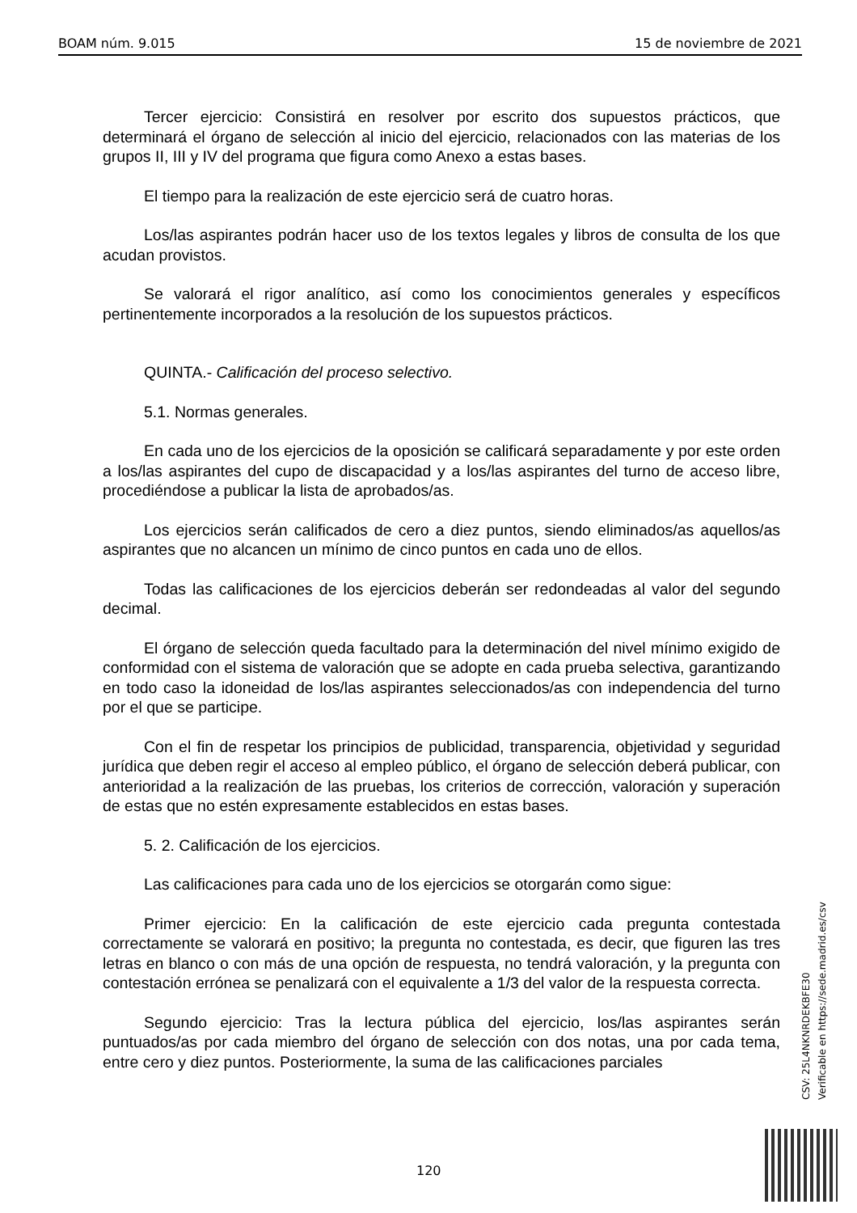BOAM núm. 9.015 15 de noviembre de 2021
Tercer ejercicio: Consistirá en resolver por escrito dos supuestos prácticos, que determinará el órgano de selección al inicio del ejercicio, relacionados con las materias de los grupos II, III y IV del programa que figura como Anexo a estas bases.
El tiempo para la realización de este ejercicio será de cuatro horas.
Los/las aspirantes podrán hacer uso de los textos legales y libros de consulta de los que acudan provistos.
Se valorará el rigor analítico, así como los conocimientos generales y específicos pertinentemente incorporados a la resolución de los supuestos prácticos.
QUINTA.- Calificación del proceso selectivo.
5.1. Normas generales.
En cada uno de los ejercicios de la oposición se calificará separadamente y por este orden a los/las aspirantes del cupo de discapacidad y a los/las aspirantes del turno de acceso libre, procediéndose a publicar la lista de aprobados/as.
Los ejercicios serán calificados de cero a diez puntos, siendo eliminados/as aquellos/as aspirantes que no alcancen un mínimo de cinco puntos en cada uno de ellos.
Todas las calificaciones de los ejercicios deberán ser redondeadas al valor del segundo decimal.
El órgano de selección queda facultado para la determinación del nivel mínimo exigido de conformidad con el sistema de valoración que se adopte en cada prueba selectiva, garantizando en todo caso la idoneidad de los/las aspirantes seleccionados/as con independencia del turno por el que se participe.
Con el fin de respetar los principios de publicidad, transparencia, objetividad y seguridad jurídica que deben regir el acceso al empleo público, el órgano de selección deberá publicar, con anterioridad a la realización de las pruebas, los criterios de corrección, valoración y superación de estas que no estén expresamente establecidos en estas bases.
5. 2. Calificación de los ejercicios.
Las calificaciones para cada uno de los ejercicios se otorgarán como sigue:
Primer ejercicio: En la calificación de este ejercicio cada pregunta contestada correctamente se valorará en positivo; la pregunta no contestada, es decir, que figuren las tres letras en blanco o con más de una opción de respuesta, no tendrá valoración, y la pregunta con contestación errónea se penalizará con el equivalente a 1/3 del valor de la respuesta correcta.
Segundo ejercicio: Tras la lectura pública del ejercicio, los/las aspirantes serán puntuados/as por cada miembro del órgano de selección con dos notas, una por cada tema, entre cero y diez puntos. Posteriormente, la suma de las calificaciones parciales
CSV: 25L4NKNRDEKBFE30
Verificable en https://sede.madrid.es/csv
120